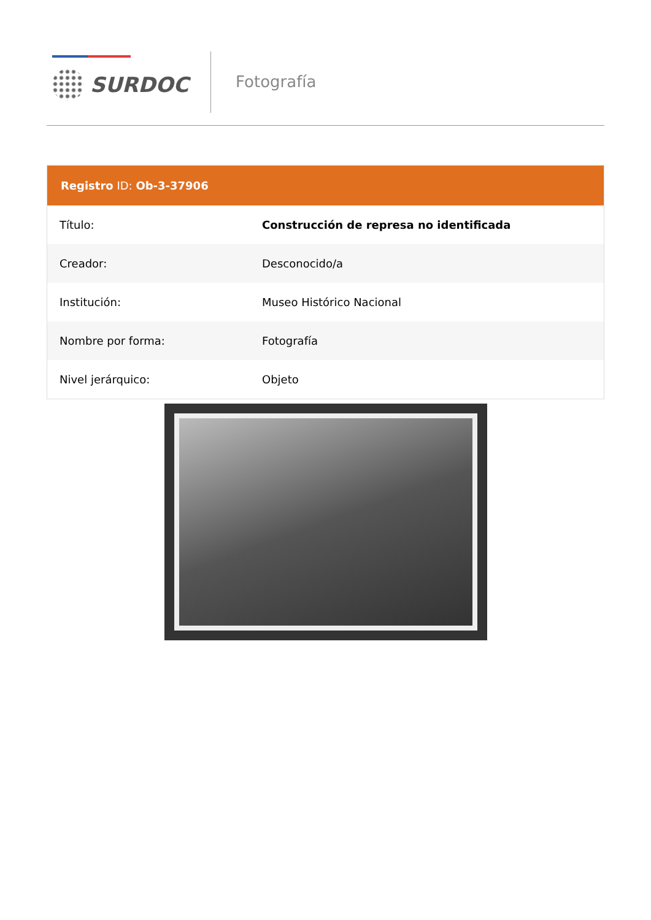SURDOC Fotografía
Registro ID: Ob-3-37906
| Título: | Construcción de represa no identificada |
| Creador: | Desconocido/a |
| Institución: | Museo Histórico Nacional |
| Nombre por forma: | Fotografía |
| Nivel jerárquico: | Objeto |